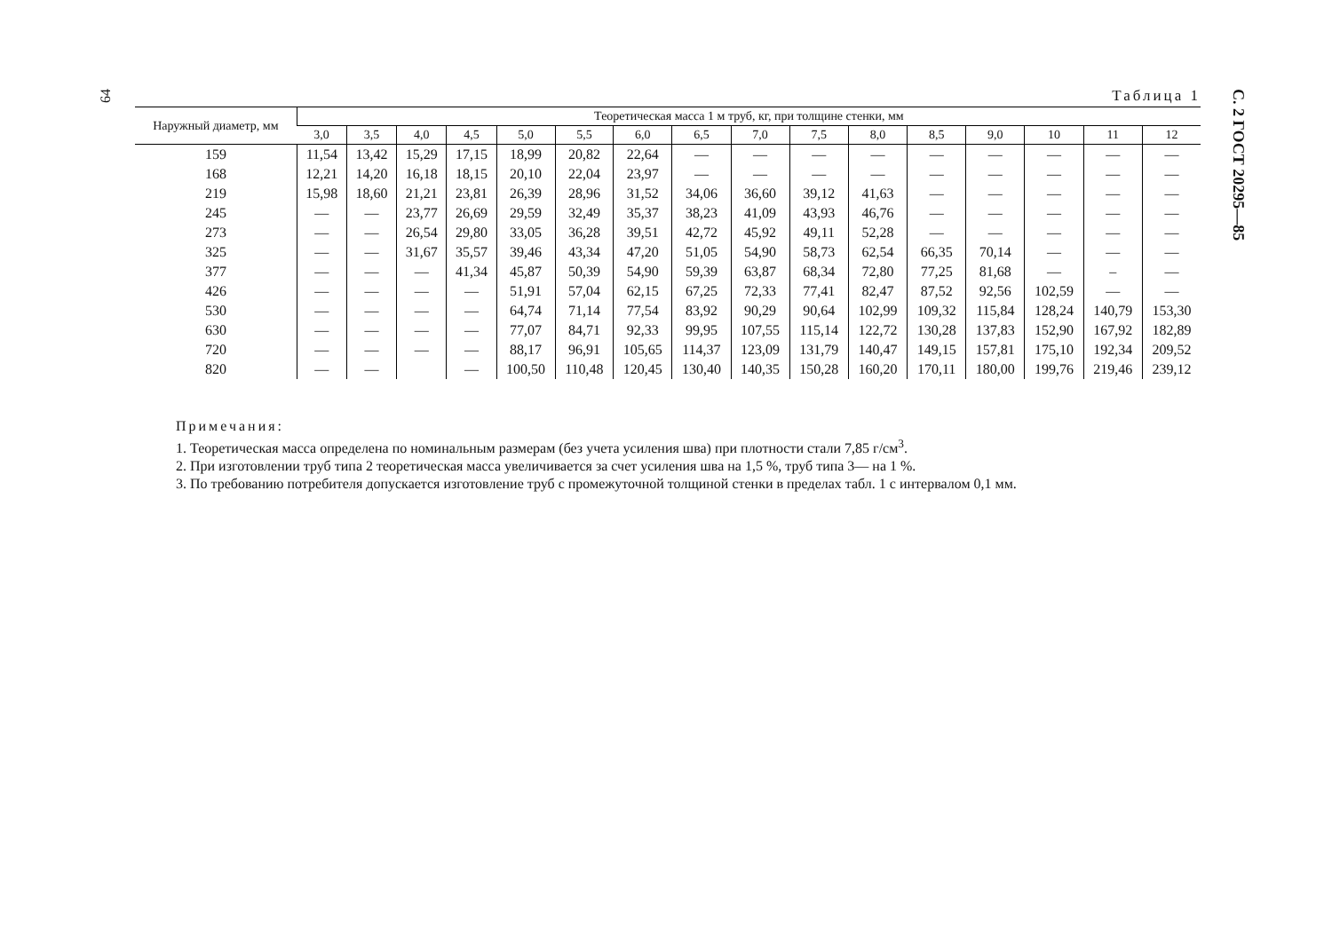64
С. 2 ГОСТ 20295—85
Таблица 1
| Наружный диаметр, мм | Теоретическая масса 1 м труб, кг, при толщине стенки, мм | | | | | | | | | | | | | | | |
| --- | --- | --- | --- | --- | --- | --- | --- | --- | --- | --- | --- | --- | --- | --- | --- | --- |
| | 3,0 | 3,5 | 4,0 | 4,5 | 5,0 | 5,5 | 6,0 | 6,5 | 7,0 | 7,5 | 8,0 | 8,5 | 9,0 | 10 | 11 | 12 |
| 159 | 11,54 | 13,42 | 15,29 | 17,15 | 18,99 | 20,82 | 22,64 | — | — | — | — | — | — | — | — | — |
| 168 | 12,21 | 14,20 | 16,18 | 18,15 | 20,10 | 22,04 | 23,97 | — | — | — | — | — | — | — | — | — |
| 219 | 15,98 | 18,60 | 21,21 | 23,81 | 26,39 | 28,96 | 31,52 | 34,06 | 36,60 | 39,12 | 41,63 | — | — | — | — | — |
| 245 | — | — | 23,77 | 26,69 | 29,59 | 32,49 | 35,37 | 38,23 | 41,09 | 43,93 | 46,76 | — | — | — | — | — |
| 273 | — | — | 26,54 | 29,80 | 33,05 | 36,28 | 39,51 | 42,72 | 45,92 | 49,11 | 52,28 | — | — | — | — | — |
| 325 | — | — | 31,67 | 35,57 | 39,46 | 43,34 | 47,20 | 51,05 | 54,90 | 58,73 | 62,54 | 66,35 | 70,14 | — | — | — |
| 377 | — | — | — | 41,34 | 45,87 | 50,39 | 54,90 | 59,39 | 63,87 | 68,34 | 72,80 | 77,25 | 81,68 | — | – | — |
| 426 | — | — | — | — | 51,91 | 57,04 | 62,15 | 67,25 | 72,33 | 77,41 | 82,47 | 87,52 | 92,56 | 102,59 | — | — |
| 530 | — | — | — | — | 64,74 | 71,14 | 77,54 | 83,92 | 90,29 | 90,64 | 102,99 | 109,32 | 115,84 | 128,24 | 140,79 | 153,30 |
| 630 | — | — | — | — | 77,07 | 84,71 | 92,33 | 99,95 | 107,55 | 115,14 | 122,72 | 130,28 | 137,83 | 152,90 | 167,92 | 182,89 |
| 720 | — | — | — | — | 88,17 | 96,91 | 105,65 | 114,37 | 123,09 | 131,79 | 140,47 | 149,15 | 157,81 | 175,10 | 192,34 | 209,52 |
| 820 | — | — | | — | 100,50 | 110,48 | 120,45 | 130,40 | 140,35 | 150,28 | 160,20 | 170,11 | 180,00 | 199,76 | 219,46 | 239,12 |
Примечания:
1. Теоретическая масса определена по номинальным размерам (без учета усиления шва) при плотности стали 7,85 г/см<sup>3</sup>.
2. При изготовлении труб типа 2 теоретическая масса увеличивается за счет усиления шва на 1,5 %, труб типа 3— на 1 %.
3. По требованию потребителя допускается изготовление труб с промежуточной толщиной стенки в пределах табл. 1 с интервалом 0,1 мм.